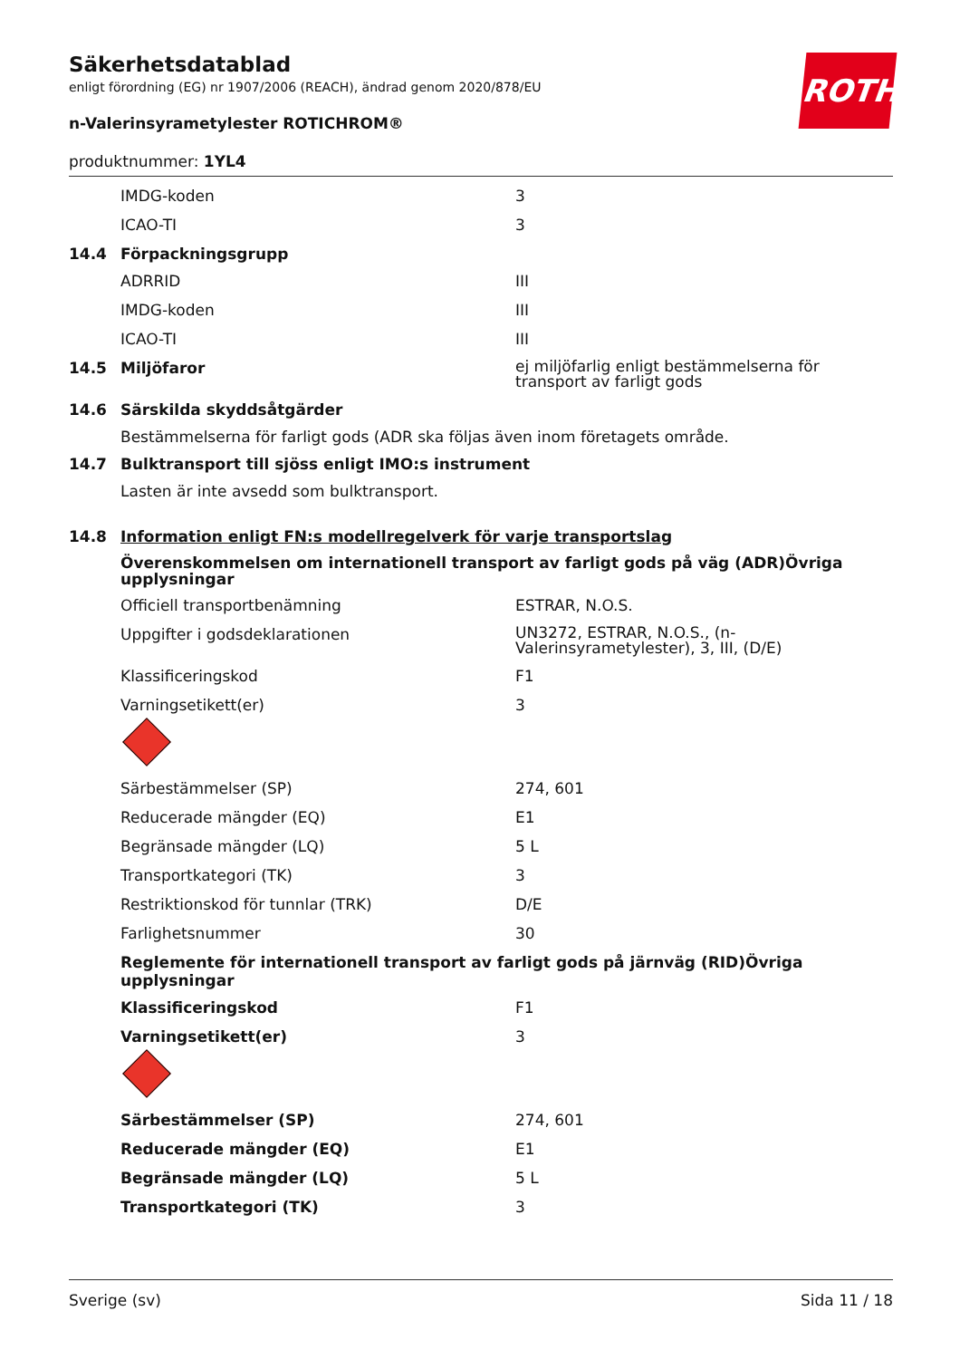ROTH
Säkerhetsdatablad
enligt förordning (EG) nr 1907/2006 (REACH), ändrad genom 2020/878/EU
n-Valerinsyrametylester ROTICHROM®
produktnummer: 1YL4
IMDG-koden 3
ICAO-TI 3
14.4 Förpackningsgrupp
ADRRID III
IMDG-koden III
ICAO-TI III
14.5 Miljöfaror ej miljöfarlig enligt bestämmelserna för transport av farligt gods
14.6 Särskilda skyddsåtgärder
Bestämmelserna för farligt gods (ADR ska följas även inom företagets område.
14.7 Bulktransport till sjöss enligt IMO:s instrument
Lasten är inte avsedd som bulktransport.
14.8 Information enligt FN:s modellregelverk för varje transportslag
Överenskommelsen om internationell transport av farligt gods på väg (ADR)Övriga upplysningar
Officiell transportbenämning ESTRAR, N.O.S.
Uppgifter i godsdeklarationen UN3272, ESTRAR, N.O.S., (n-Valerinsyrametylester), 3, III, (D/E)
Klassificeringskod F1
Varningsetikett(er) 3
Särbestämmelser (SP) 274, 601
Reducerade mängder (EQ) E1
Begränsade mängder (LQ) 5 L
Transportkategori (TK) 3
Restriktionskod för tunnlar (TRK) D/E
Farlighetsnummer 30
Reglemente för internationell transport av farligt gods på järnväg (RID)Övriga upplysningar
Klassificeringskod F1
Varningsetikett(er) 3
Särbestämmelser (SP) 274, 601
Reducerade mängder (EQ) E1
Begränsade mängder (LQ) 5 L
Transportkategori (TK) 3
Sverige (sv) Sida 11 / 18